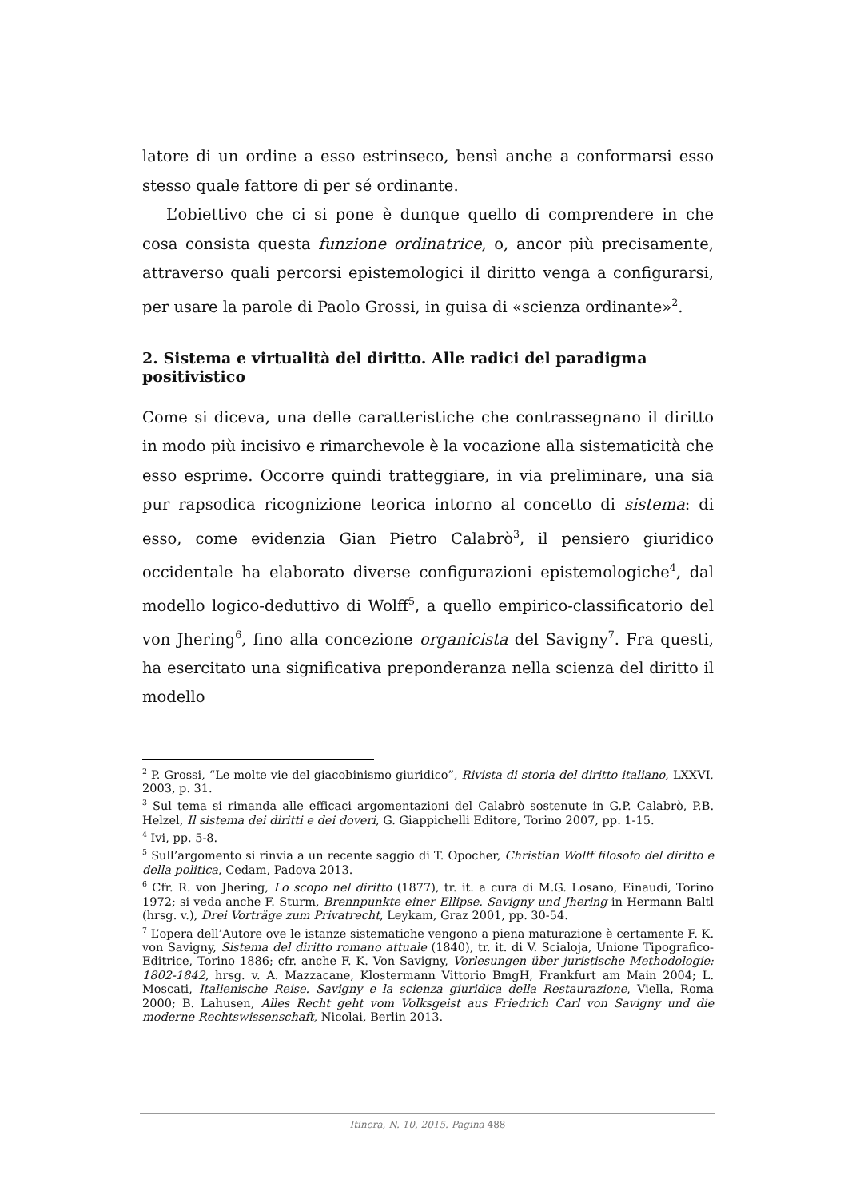latore di un ordine a esso estrinseco, bensì anche a conformarsi esso stesso quale fattore di per sé ordinante.
L’obiettivo che ci si pone è dunque quello di comprendere in che cosa consista questa funzione ordinatrice, o, ancor più precisamente, attraverso quali percorsi epistemologici il diritto venga a configurarsi, per usare la parole di Paolo Grossi, in guisa di «scienza ordinante»<sup>2</sup>.
2. Sistema e virtualità del diritto. Alle radici del paradigma positivistico
Come si diceva, una delle caratteristiche che contrassegnano il diritto in modo più incisivo e rimarchevole è la vocazione alla sistematicità che esso esprime. Occorre quindi tratteggiare, in via preliminare, una sia pur rapsodica ricognizione teorica intorno al concetto di sistema: di esso, come evidenzia Gian Pietro Calabrò<sup>3</sup>, il pensiero giuridico occidentale ha elaborato diverse configurazioni epistemologiche<sup>4</sup>, dal modello logico-deduttivo di Wolff<sup>5</sup>, a quello empirico-classificatorio del von Jhering<sup>6</sup>, fino alla concezione organicista del Savigny<sup>7</sup>. Fra questi, ha esercitato una significativa preponderanza nella scienza del diritto il modello
<sup>2</sup> P. Grossi, “Le molte vie del giacobinismo giuridico”, Rivista di storia del diritto italiano, LXXVI, 2003, p. 31.
<sup>3</sup> Sul tema si rimanda alle efficaci argomentazioni del Calabrò sostenute in G.P. Calabrò, P.B. Helzel, Il sistema dei diritti e dei doveri, G. Giappichelli Editore, Torino 2007, pp. 1-15.
<sup>4</sup> Ivi, pp. 5-8.
<sup>5</sup> Sull’argomento si rinvia a un recente saggio di T. Opocher, Christian Wolff filosofo del diritto e della politica, Cedam, Padova 2013.
<sup>6</sup> Cfr. R. von Jhering, Lo scopo nel diritto (1877), tr. it. a cura di M.G. Losano, Einaudi, Torino 1972; si veda anche F. Sturm, Brennpunkte einer Ellipse. Savigny und Jhering in Hermann Baltl (hrsg. v.), Drei Vorträge zum Privatrecht, Leykam, Graz 2001, pp. 30-54.
<sup>7</sup> L’opera dell’Autore ove le istanze sistematiche vengono a piena maturazione è certamente F. K. von Savigny, Sistema del diritto romano attuale (1840), tr. it. di V. Scialoja, Unione Tipografico-Editrice, Torino 1886; cfr. anche F. K. Von Savigny, Vorlesungen über juristische Methodologie: 1802-1842, hrsg. v. A. Mazzacane, Klostermann Vittorio BmgH, Frankfurt am Main 2004; L. Moscati, Italienische Reise. Savigny e la scienza giuridica della Restaurazione, Viella, Roma 2000; B. Lahusen, Alles Recht geht vom Volksgeist aus Friedrich Carl von Savigny und die moderne Rechtswissenschaft, Nicolai, Berlin 2013.
Itinera, N. 10, 2015. Pagina 488